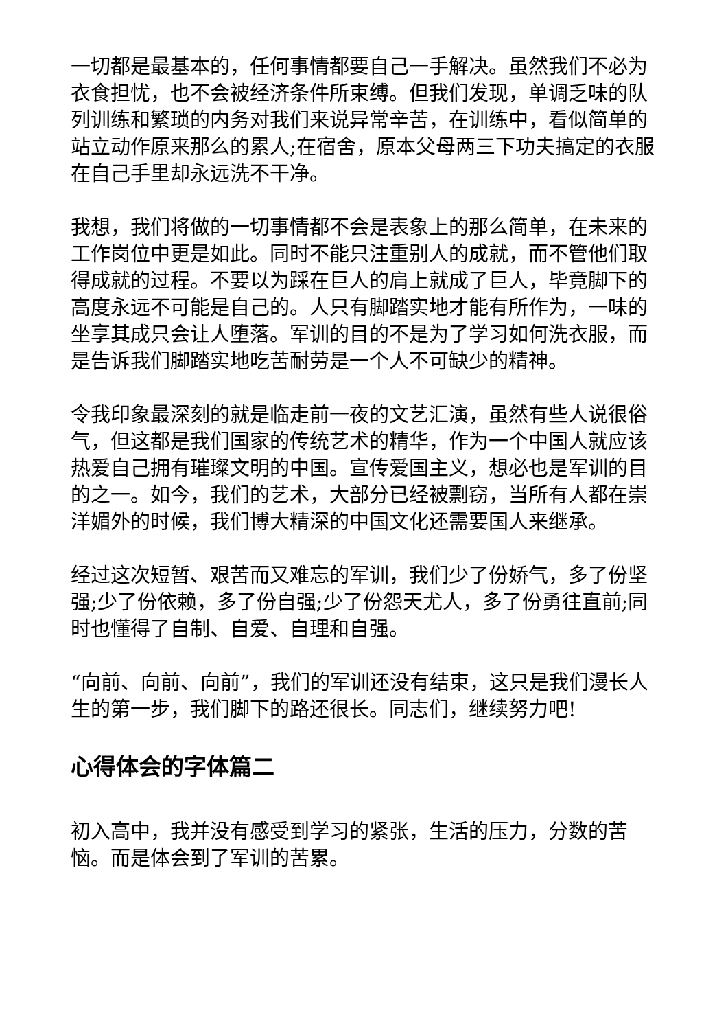一切都是最基本的，任何事情都要自己一手解决。虽然我们不必为衣食担忧，也不会被经济条件所束缚。但我们发现，单调乏味的队列训练和繁琐的内务对我们来说异常辛苦，在训练中，看似简单的站立动作原来那么的累人;在宿舍，原本父母两三下功夫搞定的衣服在自己手里却永远洗不干净。
我想，我们将做的一切事情都不会是表象上的那么简单，在未来的工作岗位中更是如此。同时不能只注重别人的成就，而不管他们取得成就的过程。不要以为踩在巨人的肩上就成了巨人，毕竟脚下的高度永远不可能是自己的。人只有脚踏实地才能有所作为，一味的坐享其成只会让人堕落。军训的目的不是为了学习如何洗衣服，而是告诉我们脚踏实地吃苦耐劳是一个人不可缺少的精神。
令我印象最深刻的就是临走前一夜的文艺汇演，虽然有些人说很俗气，但这都是我们国家的传统艺术的精华，作为一个中国人就应该热爱自己拥有璀璨文明的中国。宣传爱国主义，想必也是军训的目的之一。如今，我们的艺术，大部分已经被剽窃，当所有人都在崇洋媚外的时候，我们博大精深的中国文化还需要国人来继承。
经过这次短暂、艰苦而又难忘的军训，我们少了份娇气，多了份坚强;少了份依赖，多了份自强;少了份怨天尤人，多了份勇往直前;同时也懂得了自制、自爱、自理和自强。
“向前、向前、向前”，我们的军训还没有结束，这只是我们漫长人生的第一步，我们脚下的路还很长。同志们，继续努力吧!
心得体会的字体篇二
初入高中，我并没有感受到学习的紧张，生活的压力，分数的苦恼。而是体会到了军训的苦累。